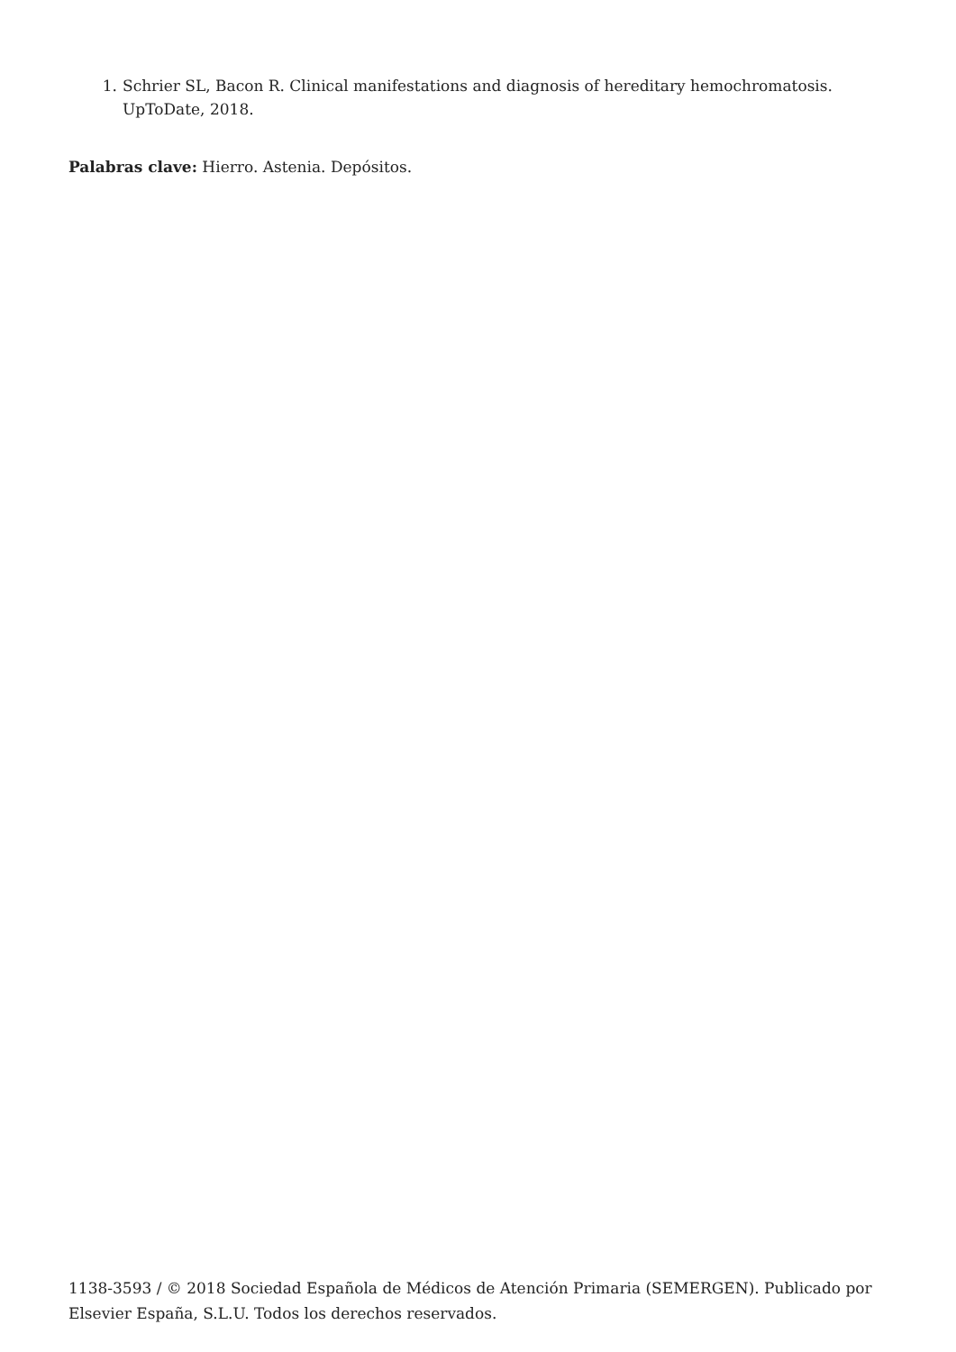1. Schrier SL, Bacon R. Clinical manifestations and diagnosis of hereditary hemochromatosis. UpToDate, 2018.
Palabras clave: Hierro. Astenia. Depósitos.
1138-3593 / © 2018 Sociedad Española de Médicos de Atención Primaria (SEMERGEN). Publicado por Elsevier España, S.L.U. Todos los derechos reservados.